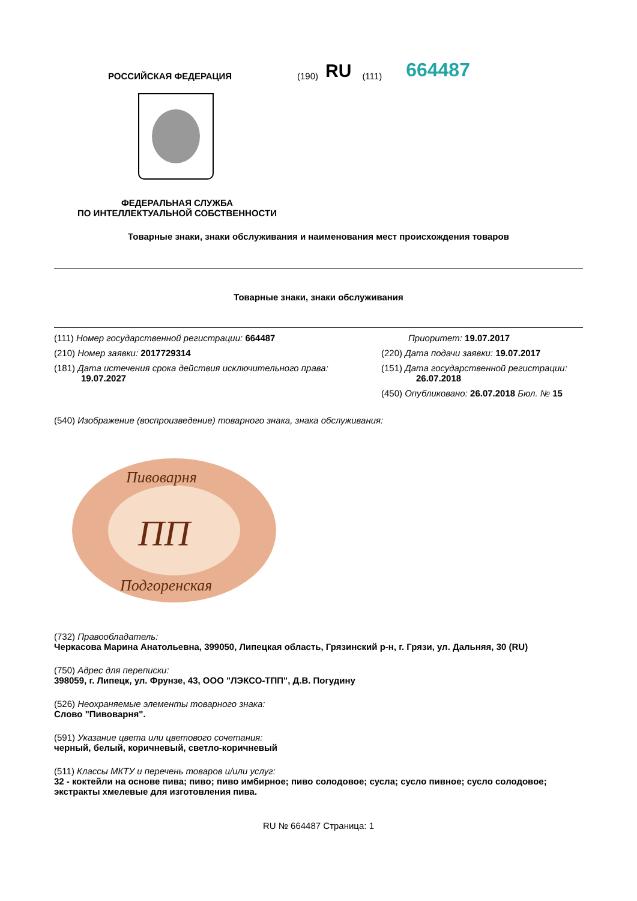РОССИЙСКАЯ ФЕДЕРАЦИЯ
(190) RU (111) 664487
ФЕДЕРАЛЬНАЯ СЛУЖБА
ПО ИНТЕЛЛЕКТУАЛЬНОЙ СОБСТВЕННОСТИ
Товарные знаки, знаки обслуживания и наименования мест происхождения товаров
Товарные знаки, знаки обслуживания
(111) Номер государственной регистрации: 664487
(210) Номер заявки: 2017729314
(181) Дата истечения срока действия исключительного права:
19.07.2027
Приоритет: 19.07.2017
(220) Дата подачи заявки: 19.07.2017
(151) Дата государственной регистрации:
26.07.2018
(450) Опубликовано: 26.07.2018 Бюл. № 15
(540) Изображение (воспроизведение) товарного знака, знака обслуживания:
Пивоварня
ПП
Подгоренская
(732) Правообладатель:
Черкасова Марина Анатольевна, 399050, Липецкая область, Грязинский р-н, г. Грязи, ул. Дальняя, 30 (RU)
(750) Адрес для переписки:
398059, г. Липецк, ул. Фрунзе, 43, ООО "ЛЭКСО-ТПП", Д.В. Погудину
(526) Неохраняемые элементы товарного знака:
Слово "Пивоварня".
(591) Указание цвета или цветового сочетания:
черный, белый, коричневый, светло-коричневый
(511) Классы МКТУ и перечень товаров и/или услуг:
32 - коктейли на основе пива; пиво; пиво имбирное; пиво солодовое; сусла; сусло пивное; сусло солодовое; экстракты хмелевые для изготовления пива.
RU № 664487 Страница: 1